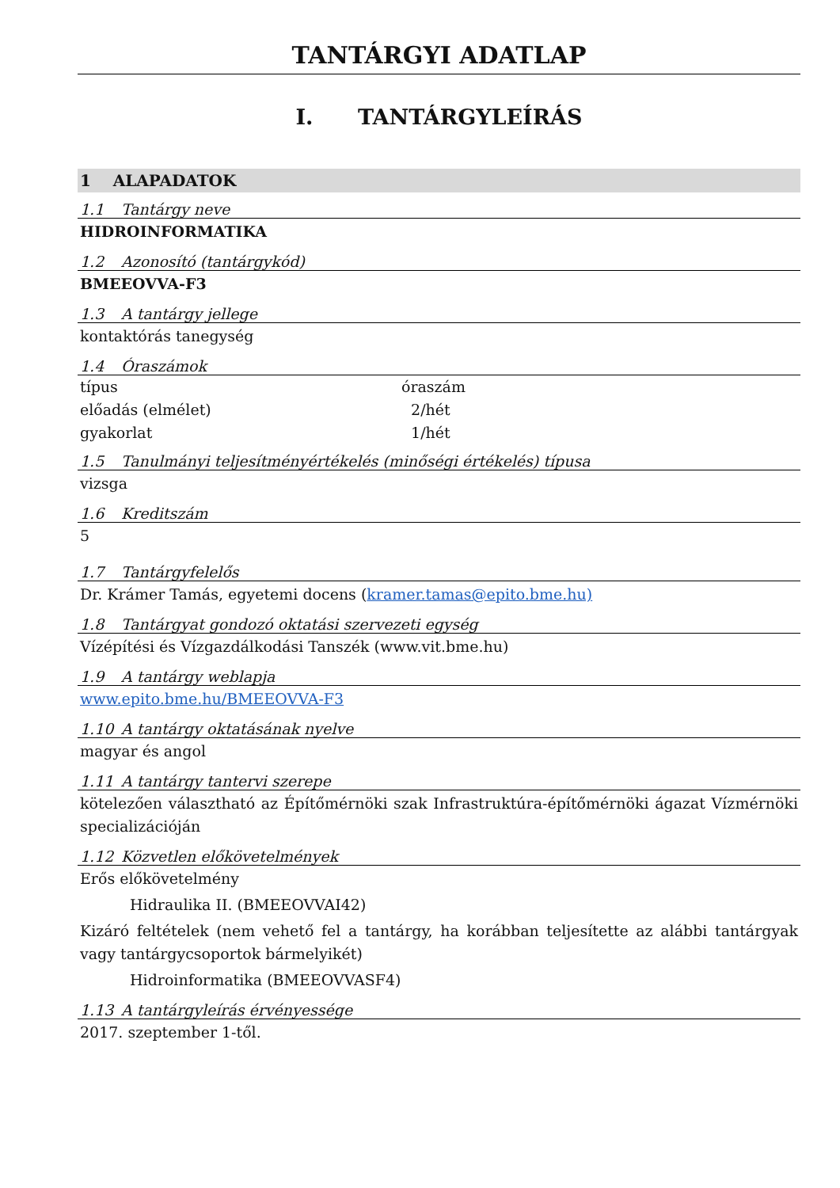TANTÁRGYI ADATLAP
I. TANTÁRGYLEÍRÁS
1 ALAPADATOK
1.1 Tantárgy neve
HIDROINFORMATIKA
1.2 Azonosító (tantárgykód)
BMEEOVVA-F3
1.3 A tantárgy jellege
kontaktórás tanegység
1.4 Óraszámok
| típus | óraszám |
| előadás (elmélet) | 2/hét |
| gyakorlat | 1/hét |
1.5 Tanulmányi teljesítményértékelés (minőségi értékelés) típusa
vizsga
1.6 Kreditszám
5
1.7 Tantárgyfelelős
Dr. Krámer Tamás, egyetemi docens (kramer.tamas@epito.bme.hu)
1.8 Tantárgyat gondozó oktatási szervezeti egység
Vízépítési és Vízgazdálkodási Tanszék (www.vit.bme.hu)
1.9 A tantárgy weblapja
www.epito.bme.hu/BMEEOVVA-F3
1.10 A tantárgy oktatásának nyelve
magyar és angol
1.11 A tantárgy tantervi szerepe
kötelezően választható az Építőmérnöki szak Infrastruktúra-építőmérnöki ágazat Vízmérnöki specializációján
1.12 Közvetlen előkövetelmények
Erős előkövetelmény
Hidraulika II. (BMEEOVVAI42)
Kizáró feltételek (nem vehető fel a tantárgy, ha korábban teljesítette az alábbi tantárgyak vagy tantárgycsoportok bármelyikét)
Hidroinformatika (BMEEOVVASF4)
1.13 A tantárgyleírás érvényessége
2017. szeptember 1-től.